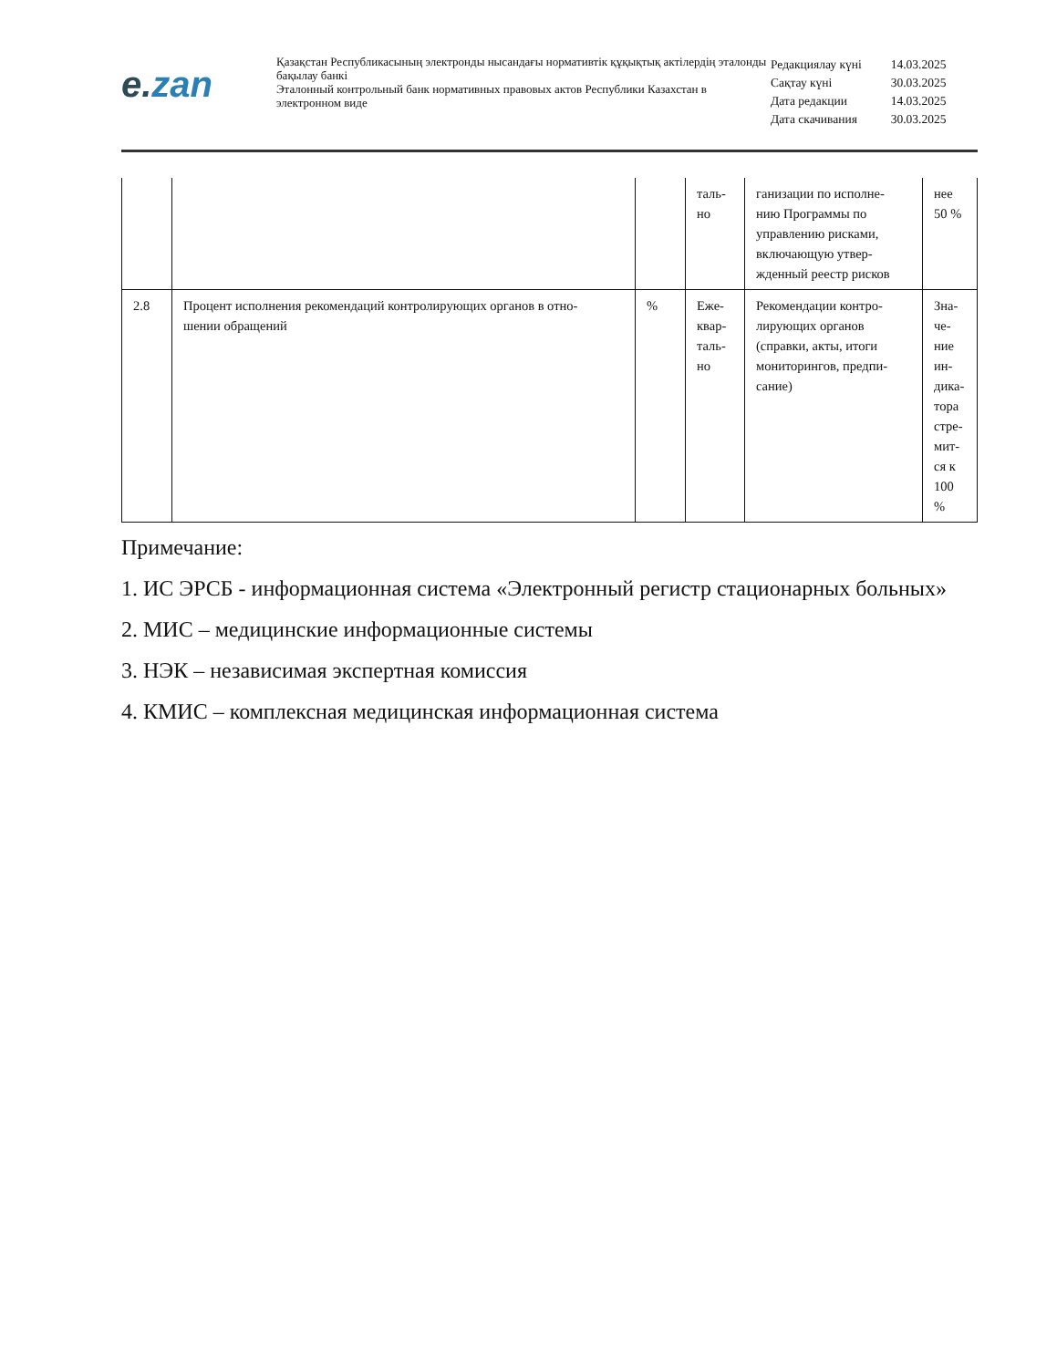e. zan
Қазақстан Республикасының электронды нысандағы нормативтік құқықтық актілердің эталонды бақылау банкі
Эталонный контрольный банк нормативных правовых актов Республики Казахстан в электронном виде
| Редакциялау күні | 14.03.2025 |
| Сақтау күні | 30.03.2025 |
| Дата редакции | 14.03.2025 |
| Дата скачивания | 30.03.2025 |
| | | | таль- но | ганизации по исполне- нию Программы по управлению рисками, включающую утвер- жденный реестр рисков | нее 50 % |
| 2.8 | Процент исполнения рекомендаций контролирующих органов в отно- шении обращений | % | Еже- квар- таль- но | Рекомендации контро- лирующих органов (справки, акты, итоги мониторингов, предпи- сание) | Зна- че- ние ин- дика- тора стре- мит- ся к 100 % |
Примечание:
1. ИС ЭРСБ - информационная система «Электронный регистр стационарных больных»
2. МИС – медицинские информационные системы
3. НЭК – независимая экспертная комиссия
4. КМИС – комплексная медицинская информационная система